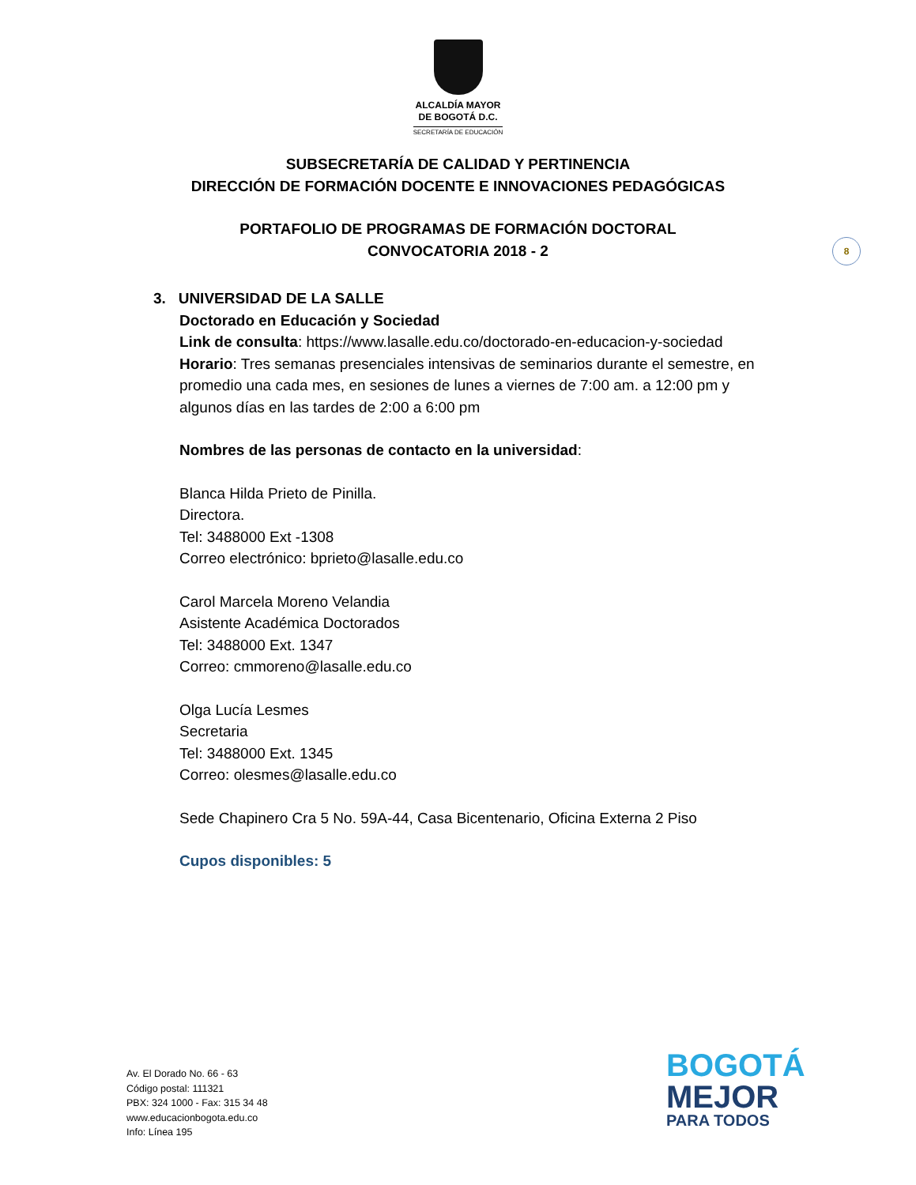ALCALDÍA MAYOR
DE BOGOTÁ D.C.
SECRETARÍA DE EDUCACIÓN
SUBSECRETARÍA DE CALIDAD Y PERTINENCIA
DIRECCIÓN DE FORMACIÓN DOCENTE E INNOVACIONES PEDAGÓGICAS
PORTAFOLIO DE PROGRAMAS DE FORMACIÓN DOCTORAL
CONVOCATORIA 2018 - 2
8
3. UNIVERSIDAD DE LA SALLE
Doctorado en Educación y Sociedad
Link de consulta: https://www.lasalle.edu.co/doctorado-en-educacion-y-sociedad
Horario: Tres semanas presenciales intensivas de seminarios durante el semestre, en promedio una cada mes, en sesiones de lunes a viernes de 7:00 am. a 12:00 pm y algunos días en las tardes de 2:00 a 6:00 pm
Nombres de las personas de contacto en la universidad:
Blanca Hilda Prieto de Pinilla.
Directora.
Tel: 3488000 Ext -1308
Correo electrónico: bprieto@lasalle.edu.co
Carol Marcela Moreno Velandia
Asistente Académica Doctorados
Tel: 3488000 Ext. 1347
Correo: cmmoreno@lasalle.edu.co
Olga Lucía Lesmes
Secretaria
Tel: 3488000 Ext. 1345
Correo: olesmes@lasalle.edu.co
Sede Chapinero Cra 5 No. 59A-44, Casa Bicentenario, Oficina Externa 2 Piso
Cupos disponibles: 5
Av. El Dorado No. 66 - 63
Código postal: 111321
PBX: 324 1000 - Fax: 315 34 48
www.educacionbogota.edu.co
Info: Línea 195
BOGOTÁ
MEJOR
PARA TODOS